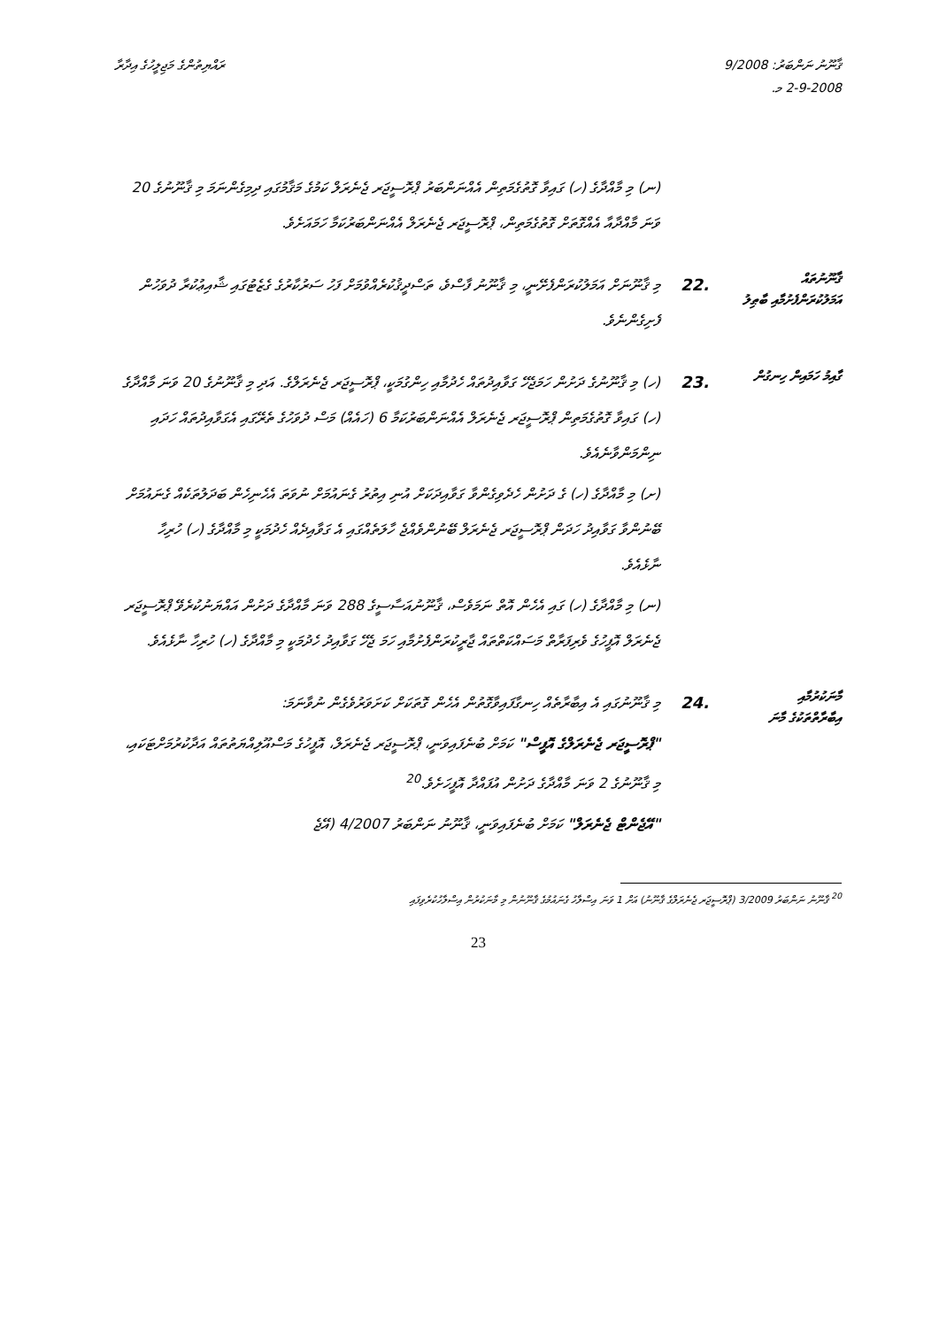ޤާނޫނު ނަންބަރު: 9/2008
2-9-2008 މ.
ރައްޔިތުންގެ މަޖިލީހުގެ އިދާރާ
(ނ) މި މާއްދާގެ (ހ) ގައިވާ ގޮތުގެމަތިން އެއްނަންބަރު ޕްރޮސީޖަރ ޖެނެރަލް ކަމުގެ މަޤާމުގައި ދިމިގެންނަމަ މި ޤާނޫނުގެ 20 ވަނަ މާއްދާއާ އެއްގޮތަށް ގޮތުގެމަތިން، ޕްރޮސީޖަރ ޖެނެރަލް އެއްނަންބަރުކަމާ ހަމައަށެވެ.
ޤާނޫނުތައް
އަމަލުކުރަންފެށުމާއި ބާޠިލު
.22
މި ޤާނޫނަށް އަމަލުކުރަންފެށޭނީ، މި ޤާނޫނު ފާސްވެ، ތަސްދީޤުކުރެއްވުމަށް ފަހު ސަރުކާރުގެ ގެޒެޓުގައި ޝާއިޢުކުރާ ދުވަހުން ފެށިގެންނެވެ.
ގާއިމު ހަމައިން ހިނގުން
.23
(ހ) މި ޤާނޫނުގެ ދަށުން ހަމަޖެހޭ ގަވާއިދުތައް ހެދުމާއި ހިންގުމަކީ، ޕްރޮސީޖަރ ޖެނެރަލްގެ. އަދި މި ޤާނޫނުގެ 20 ވަނަ މާއްދާގެ (ހ) ގައިވާ ގޮތުގެމަތިން ޕްރޮސީޖަރ ޖެނެރަލް އެއްނަންބަރުކަމާ 6 (ހައެއް) މަސް ދުވަހުގެ ތެރޭގައި އެގަވާއިދުތައް ހަދައި ނިންމަންވާނެއެވެ.
(ށ) މި މާއްދާގެ (ހ) ގެ ދަށުން ހެދެވިގެންވާ ގަވާއިދަކަށް އުނި އިތުރު ގެނައުމަށް ނުވަތަ އެހެނިހެން ބަދަލުތަކެއް ގެނައުމަށް ބޭނުންވާ ގަވާއިދު ހަދަން ޕްރޮސީޖަރ ޖެނެރަލް ބޭނުންވެއްޖެ ހާލަތެއްގައި އެ ގަވާއިދެއް ހެދުމަކީ މި މާއްދާގެ (ހ) ހުރިހާ ނާޅެއެވެ.
(ނ) މި މާއްދާގެ (ހ) ގައި އެހެން އޮތް ނަމަވެސް، ޤާނޫނުއަސާސީގެ 288 ވަނަ މާއްދާގެ ދަށުން އައްޔަނުކުރެވޭ ޕްރޮސީޖަރ ޖެނެރަލް އޮފީހުގެ ވެރިފަރާތް މަސައްކަތްތައް ޖާރީކުރަންފެށުމާއި ހަމަ ޖެހޭ ގަވާއިދު ހެދުމަކީ މި މާއްދާގެ (ހ) ހުރިހާ ނާޅެއެވެ.
މާނަކުރުމާއި
އިބާރާތްތަކުގެ މާނަ
.24
މި ޤާނޫނުގައި އެ އިބާރާތެއް ހިނގާފައިވާގޮތުން އެހެން ގޮތަކަށް ކަށަވަރުވެގެން ނުވާނަމަ:
"ޕްރޮސީޖަރ ޖެނެރަލްގެ އޮފީސް" ކަމަށް ބުނެފައިވަނީ، ޕްރޮސީޖަރ ޖެނެރަލް، އޮފީހުގެ މަސްއޫލިއްޔަތުތައް އަދާކުރުމަށްޓަކައި، މި ޤާނޫނުގެ 2 ވަނަ މާއްދާގެ ދަށުން އުފައްދާ އޮފީހަށެވެ.<sup>20</sup>
"އޭޖެންޓް ޖެނެރަލް" ކަމަށް ބުނެފައިވަނީ، ޤާނޫނު ނަންބަރު 4/2007 (އޭޖެ
<sup>20</sup> ޤާނޫނު ނަންބަރު 3/2009 (ޕްރޮސީޖަރ ޖެނެރަލްގެ ޤާނޫނު) އަށް 1 ވަނަ އިސްލާހު ގެނައުމުގެ ޤާނޫނުން މި މާނަކުރުން އިސްލާހުކުރެވިފައި
23